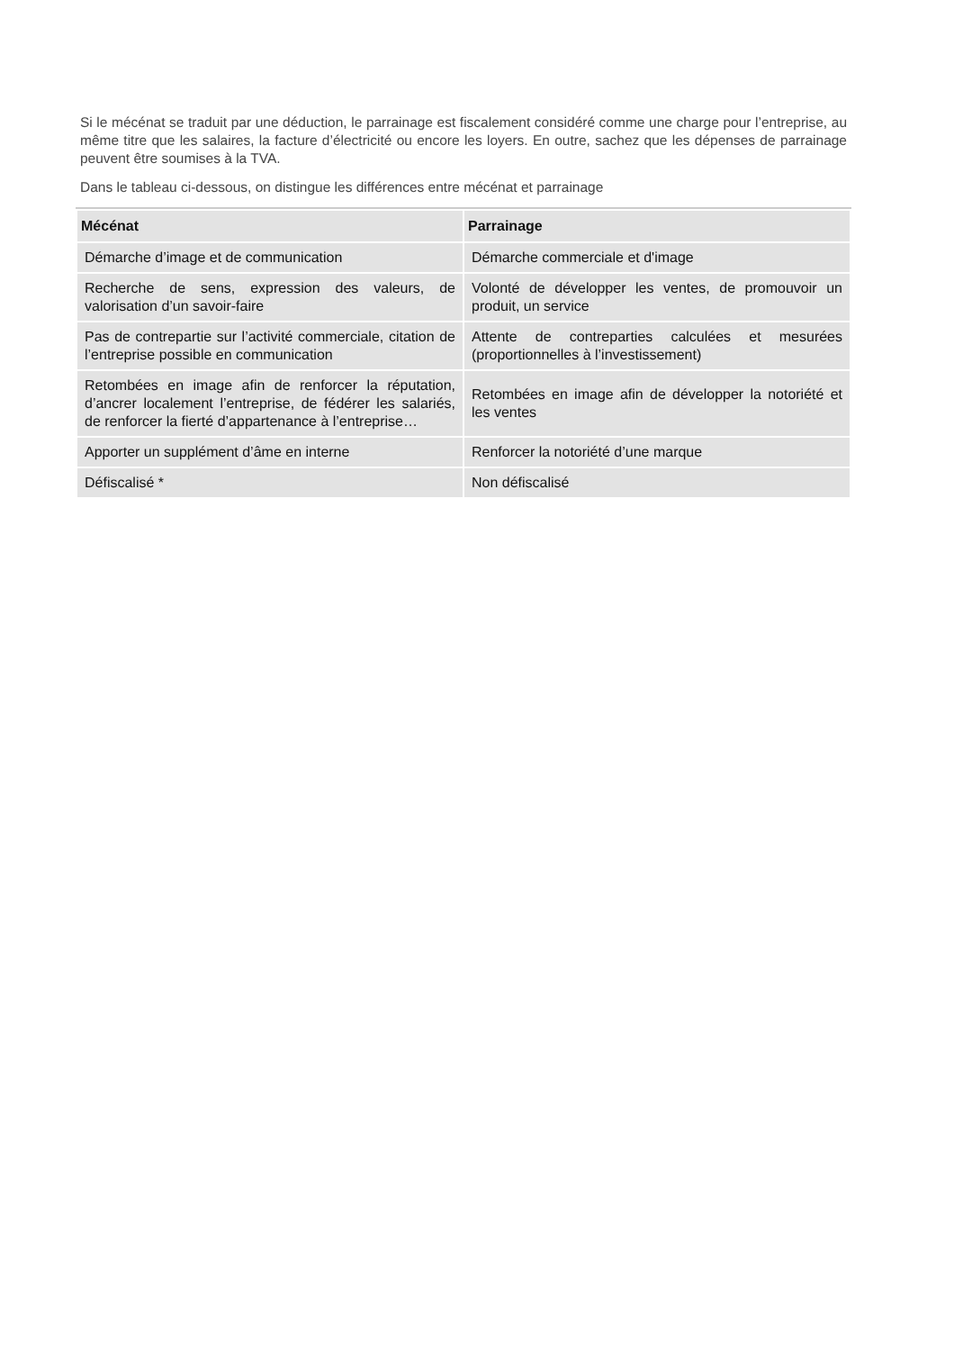Si le mécénat se traduit par une déduction, le parrainage est fiscalement considéré comme une charge pour l’entreprise, au même titre que les salaires, la facture d’électricité ou encore les loyers. En outre, sachez que les dépenses de parrainage peuvent être soumises à la TVA.
Dans le tableau ci-dessous, on distingue les différences entre mécénat et parrainage
| Mécénat | Parrainage |
| --- | --- |
| Démarche d’image et de communication | Démarche commerciale et d'image |
| Recherche de sens, expression des valeurs, de valorisation d’un savoir-faire | Volonté de développer les ventes, de promouvoir un produit, un service |
| Pas de contrepartie sur l’activité commerciale, citation de l’entreprise possible en communication | Attente de contreparties calculées et mesurées (proportionnelles à l’investissement) |
| Retombées en image afin de renforcer la réputation, d’ancrer localement l’entreprise, de fédérer les salariés, de renforcer la fierté d’appartenance à l’entreprise… | Retombées en image afin de développer la notoriété et les ventes |
| Apporter un supplément d’âme en interne | Renforcer la notoriété d’une marque |
| Défiscalisé * | Non défiscalisé |